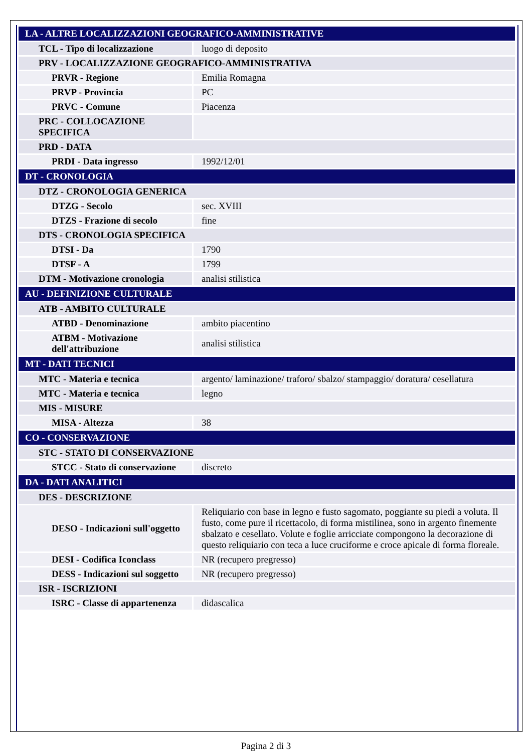| LA - ALTRE LOCALIZZAZIONI GEOGRAFICO-AMMINISTRATIVE | |
| TCL - Tipo di localizzazione | luogo di deposito |
| PRV - LOCALIZZAZIONE GEOGRAFICO-AMMINISTRATIVA | |
| PRVR - Regione | Emilia Romagna |
| PRVP - Provincia | PC |
| PRVC - Comune | Piacenza |
| PRC - COLLOCAZIONE SPECIFICA | |
| PRD - DATA | |
| PRDI - Data ingresso | 1992/12/01 |
| DT - CRONOLOGIA | |
| DTZ - CRONOLOGIA GENERICA | |
| DTZG - Secolo | sec. XVIII |
| DTZS - Frazione di secolo | fine |
| DTS - CRONOLOGIA SPECIFICA | |
| DTSI - Da | 1790 |
| DTSF - A | 1799 |
| DTM - Motivazione cronologia | analisi stilistica |
| AU - DEFINIZIONE CULTURALE | |
| ATB - AMBITO CULTURALE | |
| ATBD - Denominazione | ambito piacentino |
| ATBM - Motivazione dell'attribuzione | analisi stilistica |
| MT - DATI TECNICI | |
| MTC - Materia e tecnica | argento/ laminazione/ traforo/ sbalzo/ stampaggio/ doratura/ cesellatura |
| MTC - Materia e tecnica | legno |
| MIS - MISURE | |
| MISA - Altezza | 38 |
| CO - CONSERVAZIONE | |
| STC - STATO DI CONSERVAZIONE | |
| STCC - Stato di conservazione | discreto |
| DA - DATI ANALITICI | |
| DES - DESCRIZIONE | |
| DESO - Indicazioni sull'oggetto | Reliquiario con base in legno e fusto sagomato, poggiante su piedi a voluta. Il fusto, come pure il ricettacolo, di forma mistilinea, sono in argento finemente sbalzato e cesellato. Volute e foglie arricciate compongono la decorazione di questo reliquiario con teca a luce cruciforme e croce apicale di forma floreale. |
| DESI - Codifica Iconclass | NR (recupero pregresso) |
| DESS - Indicazioni sul soggetto | NR (recupero pregresso) |
| ISR - ISCRIZIONI | |
| ISRC - Classe di appartenenza | didascalica |
Pagina 2 di 3